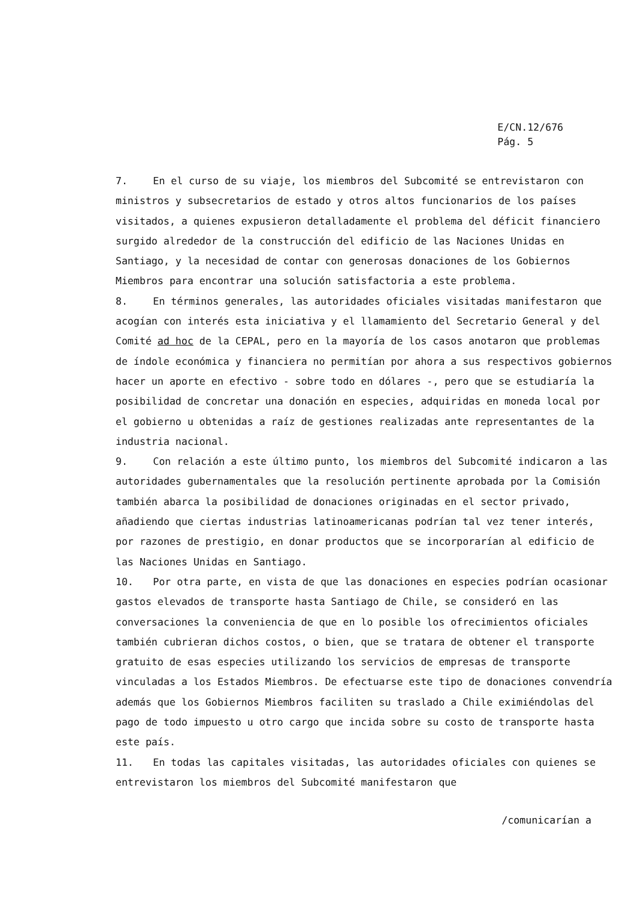E/CN.12/676
Pág. 5
7. En el curso de su viaje, los miembros del Subcomité se entrevistaron con ministros y subsecretarios de estado y otros altos funcionarios de los países visitados, a quienes expusieron detalladamente el problema del déficit financiero surgido alrededor de la construcción del edificio de las Naciones Unidas en Santiago, y la necesidad de contar con generosas donaciones de los Gobiernos Miembros para encontrar una solución satisfactoria a este problema.
8. En términos generales, las autoridades oficiales visitadas manifestaron que acogían con interés esta iniciativa y el llamamiento del Secretario General y del Comité ad hoc de la CEPAL, pero en la mayoría de los casos anotaron que problemas de índole económica y financiera no permitían por ahora a sus respectivos gobiernos hacer un aporte en efectivo - sobre todo en dólares -, pero que se estudiaría la posibilidad de concretar una donación en especies, adquiridas en moneda local por el gobierno u obtenidas a raíz de gestiones realizadas ante representantes de la industria nacional.
9. Con relación a este último punto, los miembros del Subcomité indicaron a las autoridades gubernamentales que la resolución pertinente aprobada por la Comisión también abarca la posibilidad de donaciones originadas en el sector privado, añadiendo que ciertas industrias latinoamericanas podrían tal vez tener interés, por razones de prestigio, en donar productos que se incorporarían al edificio de las Naciones Unidas en Santiago.
10. Por otra parte, en vista de que las donaciones en especies podrían ocasionar gastos elevados de transporte hasta Santiago de Chile, se consideró en las conversaciones la conveniencia de que en lo posible los ofrecimientos oficiales también cubrieran dichos costos, o bien, que se tratara de obtener el transporte gratuito de esas especies utilizando los servicios de empresas de transporte vinculadas a los Estados Miembros. De efectuarse este tipo de donaciones convendría además que los Gobiernos Miembros faciliten su traslado a Chile eximiéndolas del pago de todo impuesto u otro cargo que incida sobre su costo de transporte hasta este país.
11. En todas las capitales visitadas, las autoridades oficiales con quienes se entrevistaron los miembros del Subcomité manifestaron que
/comunicarían a